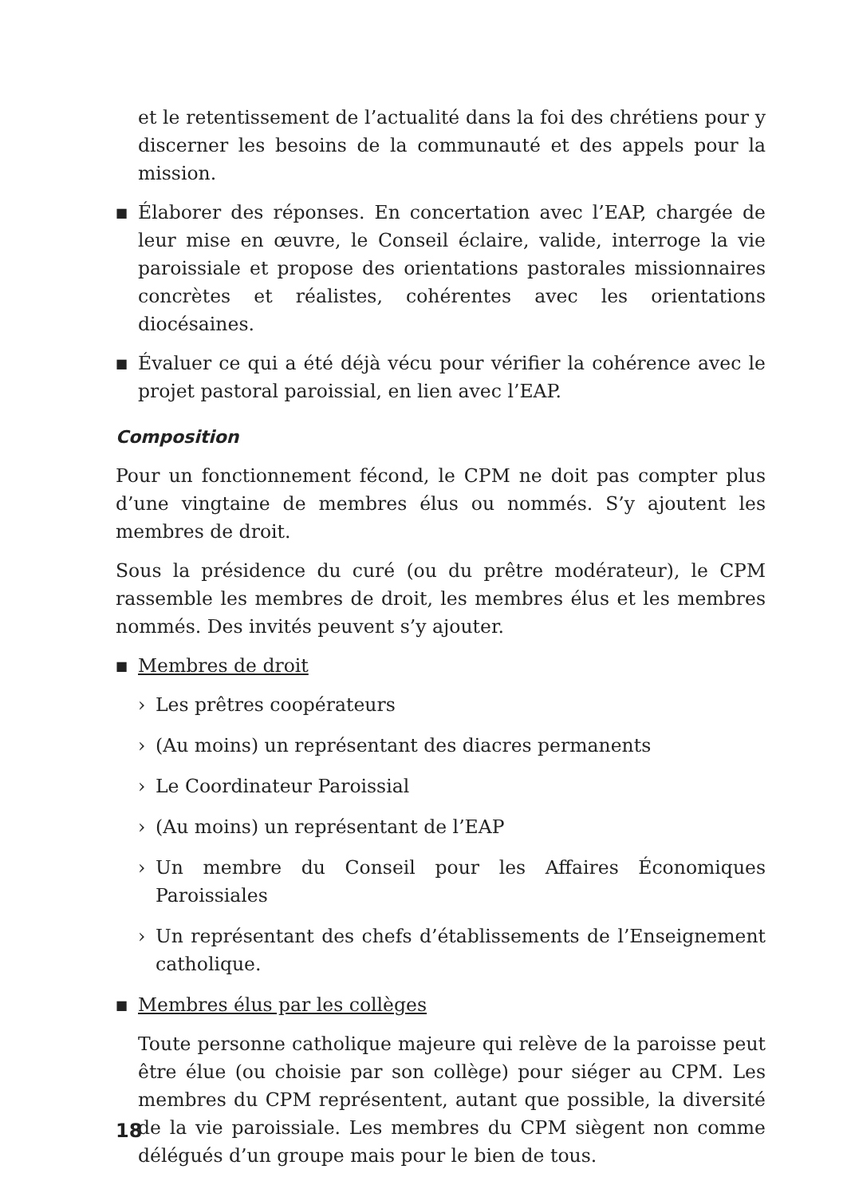et le retentissement de l’actualité dans la foi des chrétiens pour y discerner les besoins de la communauté et des appels pour la mission.
■ Élaborer des réponses. En concertation avec l’EAP, chargée de leur mise en œuvre, le Conseil éclaire, valide, interroge la vie paroissiale et propose des orientations pastorales missionnaires concrètes et réalistes, cohérentes avec les orientations diocésaines.
■ Évaluer ce qui a été déjà vécu pour vérifier la cohérence avec le projet pastoral paroissial, en lien avec l’EAP.
Composition
Pour un fonctionnement fécond, le CPM ne doit pas compter plus d’une vingtaine de membres élus ou nommés. S’y ajoutent les membres de droit.
Sous la présidence du curé (ou du prêtre modérateur), le CPM rassemble les membres de droit, les membres élus et les membres nommés. Des invités peuvent s’y ajouter.
■ Membres de droit
› Les prêtres coopérateurs
› (Au moins) un représentant des diacres permanents
› Le Coordinateur Paroissial
› (Au moins) un représentant de l’EAP
› Un membre du Conseil pour les Affaires Économiques Paroissiales
› Un représentant des chefs d’établissements de l’Enseignement catholique.
■ Membres élus par les collèges
Toute personne catholique majeure qui relève de la paroisse peut être élue (ou choisie par son collège) pour siéger au CPM. Les membres du CPM représentent, autant que possible, la diversité de la vie paroissiale. Les membres du CPM siègent non comme délégués d’un groupe mais pour le bien de tous.
18